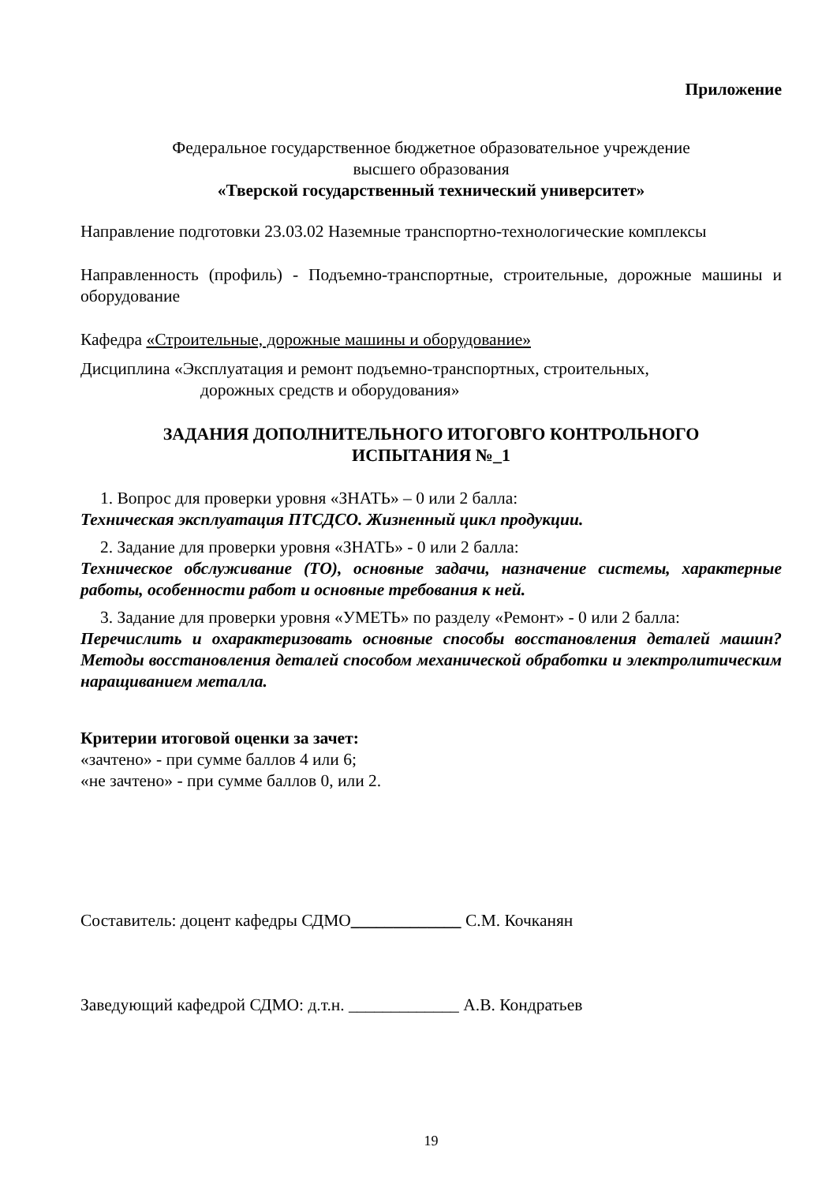Приложение
Федеральное государственное бюджетное образовательное учреждение
высшего образования
«Тверской государственный технический университет»
Направление подготовки 23.03.02 Наземные транспортно-технологические комплексы
Направленность (профиль) - Подъемно-транспортные, строительные, дорожные машины и оборудование
Кафедра «Строительные, дорожные машины и оборудование»
Дисциплина «Эксплуатация и ремонт подъемно-транспортных, строительных,
дорожных средств и оборудования»
ЗАДАНИЯ ДОПОЛНИТЕЛЬНОГО ИТОГОВГО КОНТРОЛЬНОГО
ИСПЫТАНИЯ №_1
1. Вопрос для проверки уровня «ЗНАТЬ» – 0 или 2 балла:
Техническая эксплуатация ПТСДСО. Жизненный цикл продукции.
2. Задание для проверки уровня «ЗНАТЬ» - 0 или 2 балла:
Техническое обслуживание (ТО), основные задачи, назначение системы, характерные работы, особенности работ и основные требования к ней.
3. Задание для проверки уровня «УМЕТЬ» по разделу «Ремонт» - 0 или 2 балла:
Перечислить и охарактеризовать основные способы восстановления деталей машин? Методы восстановления деталей способом механической обработки и электролитическим наращиванием металла.
Критерии итоговой оценки за зачет:
«зачтено» - при сумме баллов 4 или 6;
«не зачтено» - при сумме баллов 0, или 2.
Составитель: доцент кафедры СДМО_____________ С.М. Кочканян
Заведующий кафедрой СДМО: д.т.н. _____________ А.В. Кондратьев
19